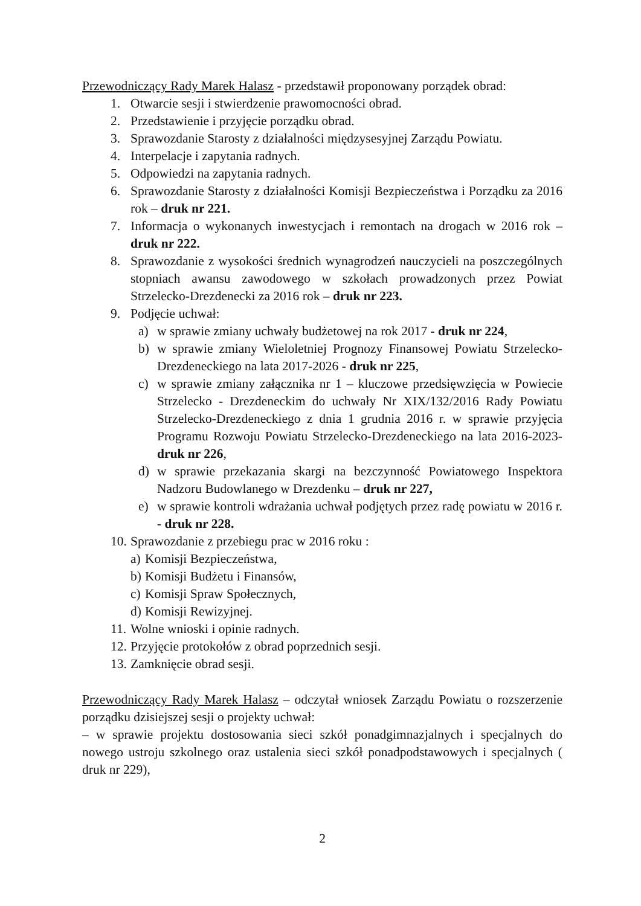Przewodniczący Rady Marek Halasz - przedstawił proponowany porządek obrad:
1. Otwarcie sesji i stwierdzenie prawomocności obrad.
2. Przedstawienie i przyjęcie porządku obrad.
3. Sprawozdanie Starosty z działalności międzysesyjnej Zarządu Powiatu.
4. Interpelacje i zapytania radnych.
5. Odpowiedzi na zapytania radnych.
6. Sprawozdanie Starosty z działalności Komisji Bezpieczeństwa i Porządku za 2016 rok – druk nr 221.
7. Informacja o wykonanych inwestycjach i remontach na drogach w 2016 rok – druk nr 222.
8. Sprawozdanie z wysokości średnich wynagrodzeń nauczycieli na poszczególnych stopniach awansu zawodowego w szkołach prowadzonych przez Powiat Strzelecko-Drezdenecki za 2016 rok – druk nr 223.
9. Podjęcie uchwał:
a) w sprawie zmiany uchwały budżetowej na rok 2017 - druk nr 224,
b) w sprawie zmiany Wieloletniej Prognozy Finansowej Powiatu Strzelecko-Drezdeneckiego na lata 2017-2026 - druk nr 225,
c) w sprawie zmiany załącznika nr 1 – kluczowe przedsięwzięcia w Powiecie Strzelecko - Drezdeneckim do uchwały Nr XIX/132/2016 Rady Powiatu Strzelecko-Drezdeneckiego z dnia 1 grudnia 2016 r. w sprawie przyjęcia Programu Rozwoju Powiatu Strzelecko-Drezdeneckiego na lata 2016-2023- druk nr 226,
d) w sprawie przekazania skargi na bezczynność Powiatowego Inspektora Nadzoru Budowlanego w Drezdenku – druk nr 227,
e) w sprawie kontroli wdrażania uchwał podjętych przez radę powiatu w 2016 r. - druk nr 228.
10. Sprawozdanie z przebiegu prac w 2016 roku :
a) Komisji Bezpieczeństwa,
b) Komisji Budżetu i Finansów,
c) Komisji Spraw Społecznych,
d) Komisji Rewizyjnej.
11. Wolne wnioski i opinie radnych.
12. Przyjęcie protokołów z obrad poprzednich sesji.
13. Zamknięcie obrad sesji.
Przewodniczący Rady Marek Halasz – odczytał wniosek Zarządu Powiatu o rozszerzenie porządku dzisiejszej sesji o projekty uchwał:
– w sprawie projektu dostosowania sieci szkół ponadgimnazjalnych i specjalnych do nowego ustroju szkolnego oraz ustalenia sieci szkół ponadpodstawowych i specjalnych ( druk nr 229),
2